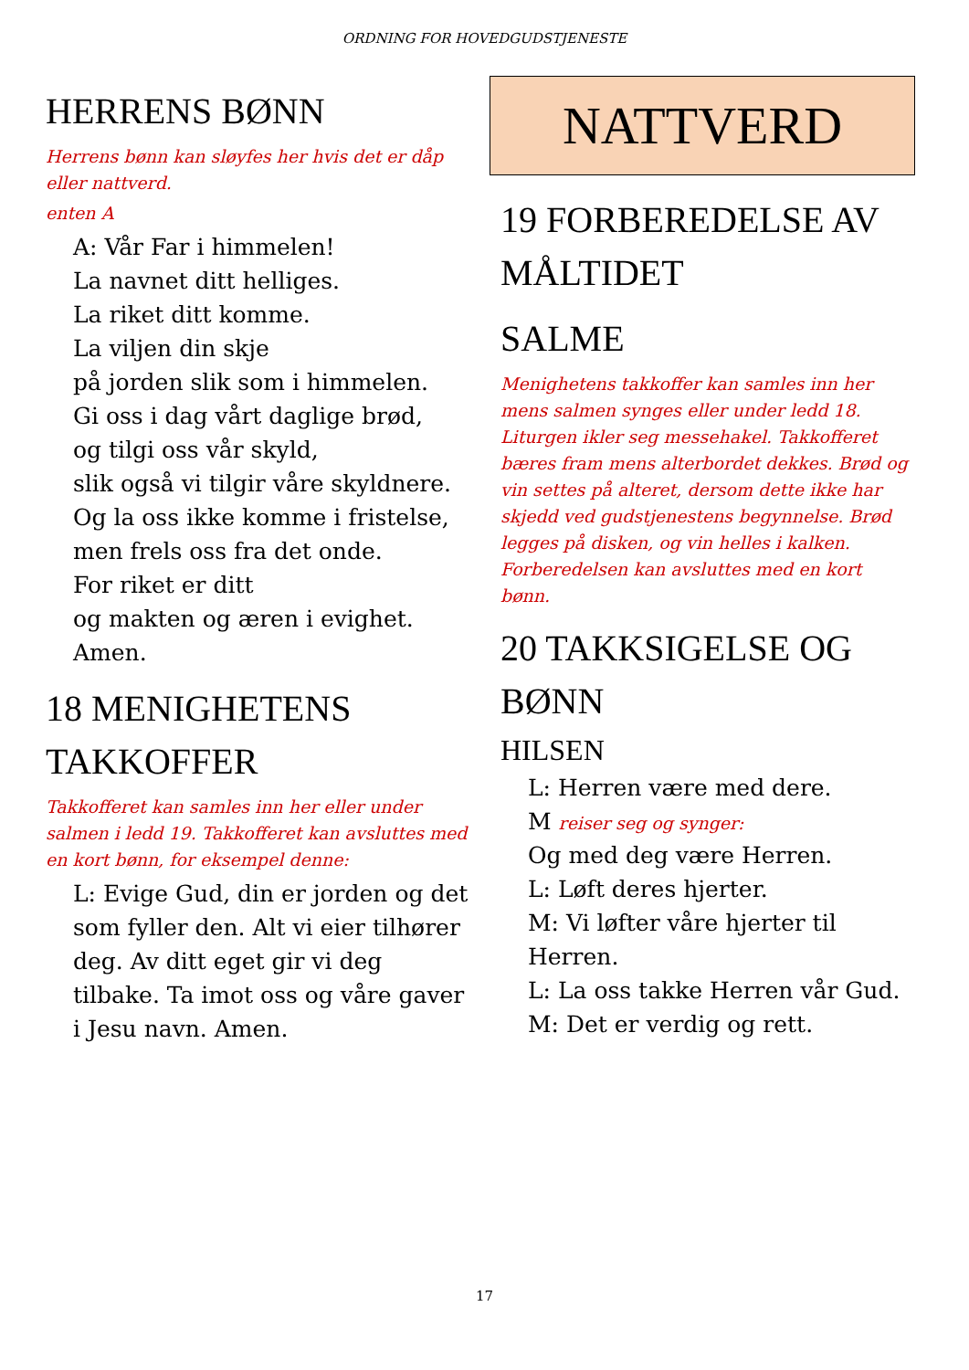ORDNING FOR HOVEDGUDSTJENESTE
HERRENS BØNN
Herrens bønn kan sløyfes her hvis det er dåp eller nattverd.
enten A
A: Vår Far i himmelen!
La navnet ditt helliges.
La riket ditt komme.
La viljen din skje
på jorden slik som i himmelen.
Gi oss i dag vårt daglige brød,
og tilgi oss vår skyld,
slik også vi tilgir våre skyldnere.
Og la oss ikke komme i fristelse,
men frels oss fra det onde.
For riket er ditt
og makten og æren i evighet.
Amen.
18 MENIGHETENS TAKKOFFER
Takkofferet kan samles inn her eller under salmen i ledd 19. Takkofferet kan avsluttes med en kort bønn, for eksempel denne:
L: Evige Gud, din er jorden og det som fyller den. Alt vi eier tilhører deg. Av ditt eget gir vi deg tilbake. Ta imot oss og våre gaver i Jesu navn. Amen.
NATTVERD
19 FORBEREDELSE AV MÅLTIDET
SALME
Menighetens takkoffer kan samles inn her mens salmen synges eller under ledd 18. Liturgen ikler seg messehakel. Takkofferet bæres fram mens al­terbordet dekkes. Brød og vin settes på alteret, dersom dette ikke har skjedd ved gudstjenestens begynnelse. Brød legges på disken, og vin helles i kalken. Forberedelsen kan avsluttes med en kort bønn.
20 TAKKSIGELSE OG BØNN
HILSEN
L: Herren være med dere.
M reiser seg og synger:
Og med deg være Herren.
L: Løft deres hjerter.
M: Vi løfter våre hjerter til Herren.
L: La oss takke Herren vår Gud.
M: Det er verdig og rett.
17